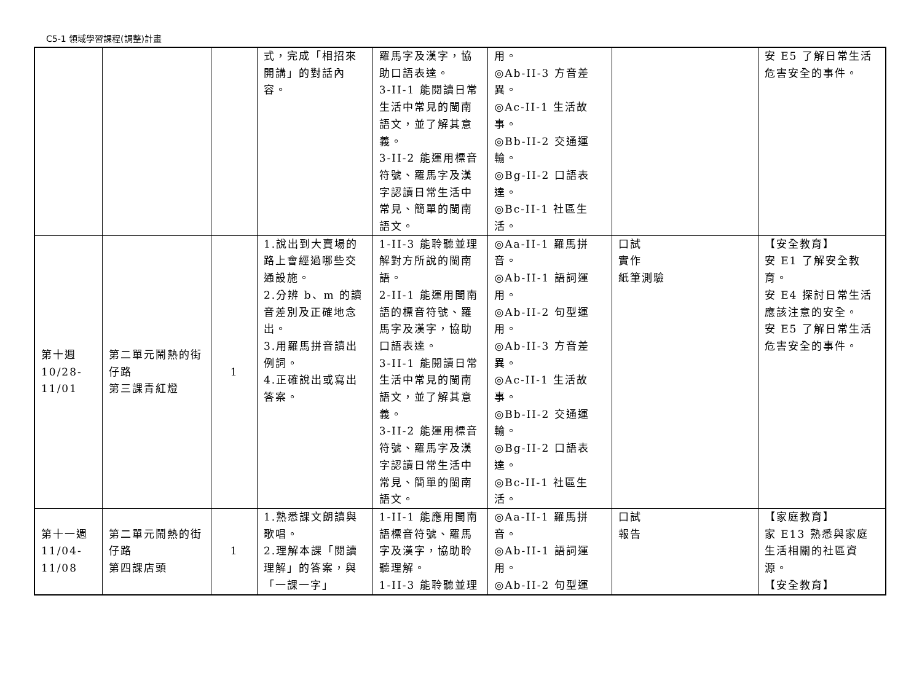C5-1 領域學習課程(調整)計畫
| | | | 式，完成「相招來開講」的對話內容。 | 羅馬字及漢字，協助口語表達。 3-II-1 能閱讀日常生活中常見的閩南語文，並了解其意義。 3-II-2 能運用標音符號、羅馬字及漢字認讀日常生活中常見、簡單的閩南語文。 | 用。 ◎Ab-II-3 方音差異。 ◎Ac-II-1 生活故事。 ◎Bb-II-2 交通運輸。 ◎Bg-II-2 口語表達。 ◎Bc-II-1 社區生活。 | | 安 E5 了解日常生活危害安全的事件。 |
| 第十週 10/28- 11/01 | 第二單元鬧熱的街仔路 第三課青紅燈 | 1 | 1.說出到大賣場的路上會經過哪些交通設施。 2.分辨 b、m 的讀音差別及正確地念出。 3.用羅馬拼音讀出例詞。 4.正確說出或寫出答案。 | 1-II-3 能聆聽並理解對方所說的閩南語。 2-II-1 能運用閩南語的標音符號、羅馬字及漢字，協助口語表達。 3-II-1 能閱讀日常生活中常見的閩南語文，並了解其意義。 3-II-2 能運用標音符號、羅馬字及漢字認讀日常生活中常見、簡單的閩南語文。 | ◎Aa-II-1 羅馬拼音。 ◎Ab-II-1 語詞運用。 ◎Ab-II-2 句型運用。 ◎Ab-II-3 方音差異。 ◎Ac-II-1 生活故事。 ◎Bb-II-2 交通運輸。 ◎Bg-II-2 口語表達。 ◎Bc-II-1 社區生活。 | 口試 實作 紙筆測驗 | 【安全教育】 安 E1 了解安全教育。 安 E4 探討日常生活應該注意的安全。 安 E5 了解日常生活危害安全的事件。 |
| 第十一週 11/04- 11/08 | 第二單元鬧熱的街仔路 第四課店頭 | 1 | 1.熟悉課文朗讀與歌唱。 2.理解本課「閱讀理解」的答案，與「一課一字」 | 1-II-1 能應用閩南語標音符號、羅馬字及漢字，協助聆聽理解。 1-II-3 能聆聽並理 | ◎Aa-II-1 羅馬拼音。 ◎Ab-II-1 語詞運用。 ◎Ab-II-2 句型運 | 口試 報告 | 【家庭教育】 家 E13 熟悉與家庭生活相關的社區資源。 【安全教育】 |